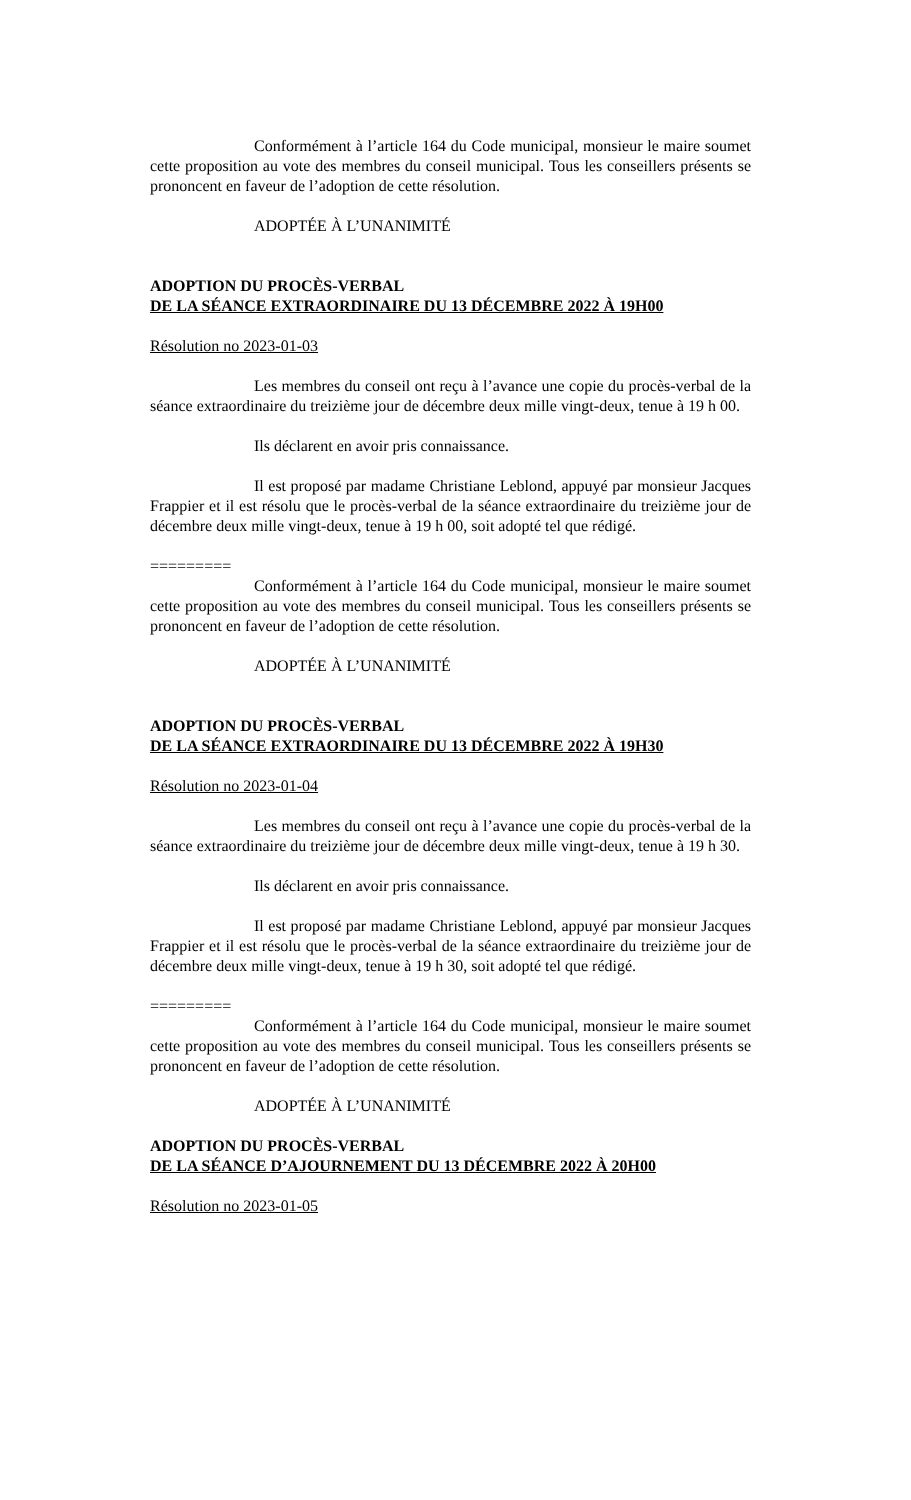Conformément à l’article 164 du Code municipal, monsieur le maire soumet cette proposition au vote des membres du conseil municipal. Tous les conseillers présents se prononcent en faveur de l’adoption de cette résolution.
ADOPTÉE À L’UNANIMITÉ
ADOPTION DU PROCÈS-VERBAL
DE LA SÉANCE EXTRAORDINAIRE DU 13 DÉCEMBRE 2022 À 19H00
Résolution no 2023-01-03
Les membres du conseil ont reçu à l’avance une copie du procès-verbal de la séance extraordinaire du treizième jour de décembre deux mille vingt-deux, tenue à 19 h 00.
Ils déclarent en avoir pris connaissance.
Il est proposé par madame Christiane Leblond, appuyé par monsieur Jacques Frappier et il est résolu que le procès-verbal de la séance extraordinaire du treizième jour de décembre deux mille vingt-deux, tenue à 19 h 00, soit adopté tel que rédigé.
=========
Conformément à l’article 164 du Code municipal, monsieur le maire soumet cette proposition au vote des membres du conseil municipal. Tous les conseillers présents se prononcent en faveur de l’adoption de cette résolution.
ADOPTÉE À L’UNANIMITÉ
ADOPTION DU PROCÈS-VERBAL
DE LA SÉANCE EXTRAORDINAIRE DU 13 DÉCEMBRE 2022 À 19H30
Résolution no 2023-01-04
Les membres du conseil ont reçu à l’avance une copie du procès-verbal de la séance extraordinaire du treizième jour de décembre deux mille vingt-deux, tenue à 19 h 30.
Ils déclarent en avoir pris connaissance.
Il est proposé par madame Christiane Leblond, appuyé par monsieur Jacques Frappier et il est résolu que le procès-verbal de la séance extraordinaire du treizième jour de décembre deux mille vingt-deux, tenue à 19 h 30, soit adopté tel que rédigé.
=========
Conformément à l’article 164 du Code municipal, monsieur le maire soumet cette proposition au vote des membres du conseil municipal. Tous les conseillers présents se prononcent en faveur de l’adoption de cette résolution.
ADOPTÉE À L’UNANIMITÉ
ADOPTION DU PROCÈS-VERBAL
DE LA SÉANCE D’AJOURNEMENT DU 13 DÉCEMBRE 2022 À 20H00
Résolution no 2023-01-05